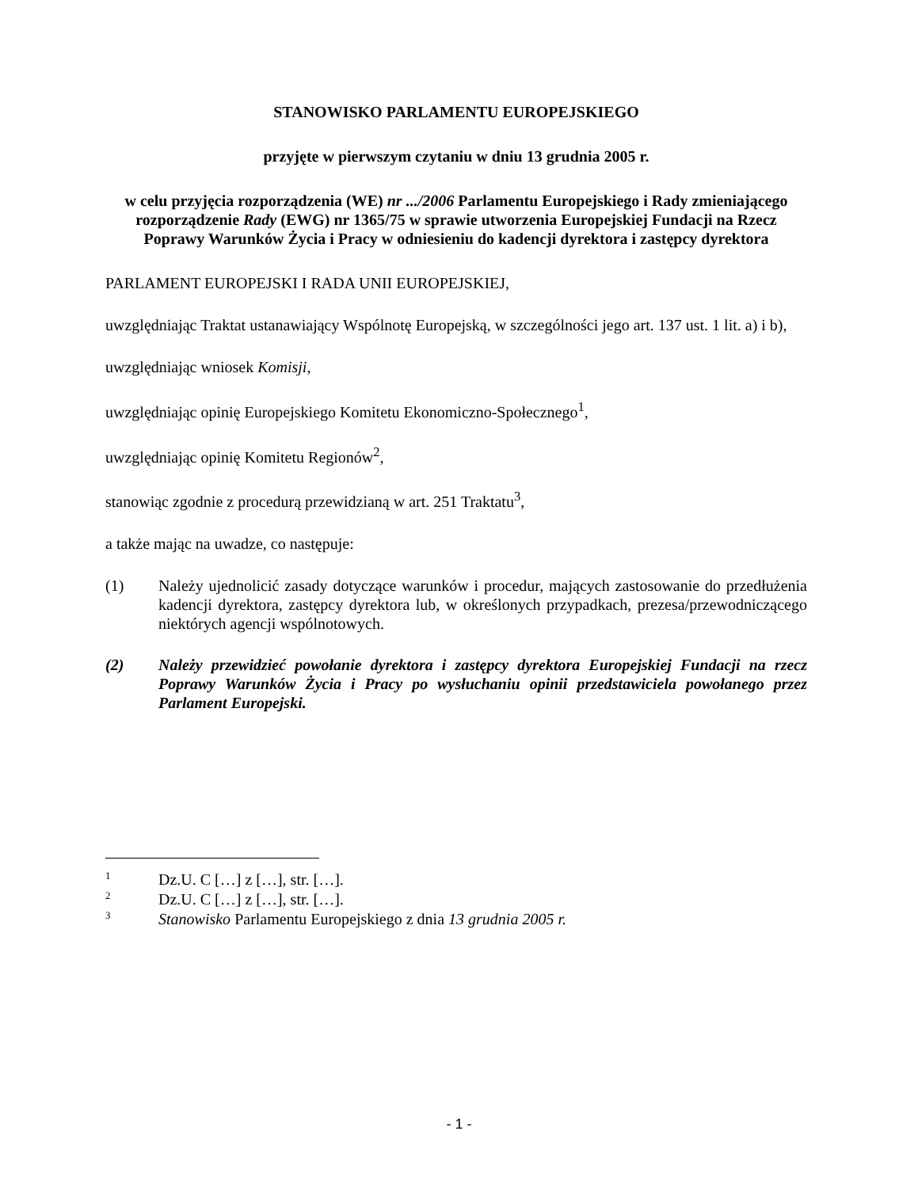STANOWISKO PARLAMENTU EUROPEJSKIEGO
przyjęte w pierwszym czytaniu w dniu 13 grudnia 2005 r.
w celu przyjęcia rozporządzenia (WE) nr .../2006 Parlamentu Europejskiego i Rady zmieniającego rozporządzenie Rady (EWG) nr 1365/75 w sprawie utworzenia Europejskiej Fundacji na Rzecz Poprawy Warunków Życia i Pracy w odniesieniu do kadencji dyrektora i zastępcy dyrektora
PARLAMENT EUROPEJSKI I RADA UNII EUROPEJSKIEJ,
uwzględniając Traktat ustanawiający Wspólnotę Europejską, w szczególności jego art. 137 ust. 1 lit. a) i b),
uwzględniając wniosek Komisji,
uwzględniając opinię Europejskiego Komitetu Ekonomiczno-Społecznego<sup>1</sup>,
uwzględniając opinię Komitetu Regionów<sup>2</sup>,
stanowiąc zgodnie z procedurą przewidzianą w art. 251 Traktatu<sup>3</sup>,
a także mając na uwadze, co następuje:
(1) Należy ujednolicić zasady dotyczące warunków i procedur, mających zastosowanie do przedłużenia kadencji dyrektora, zastępcy dyrektora lub, w określonych przypadkach, prezesa/przewodniczącego niektórych agencji wspólnotowych.
(2) Należy przewidzieć powołanie dyrektora i zastępcy dyrektora Europejskiej Fundacji na rzecz Poprawy Warunków Życia i Pracy po wysłuchaniu opinii przedstawiciela powołanego przez Parlament Europejski.
<sup>1</sup> Dz.U. C […] z […], str. […].
<sup>2</sup> Dz.U. C […] z […], str. […].
<sup>3</sup> Stanowisko Parlamentu Europejskiego z dnia 13 grudnia 2005 r.
- 1 -